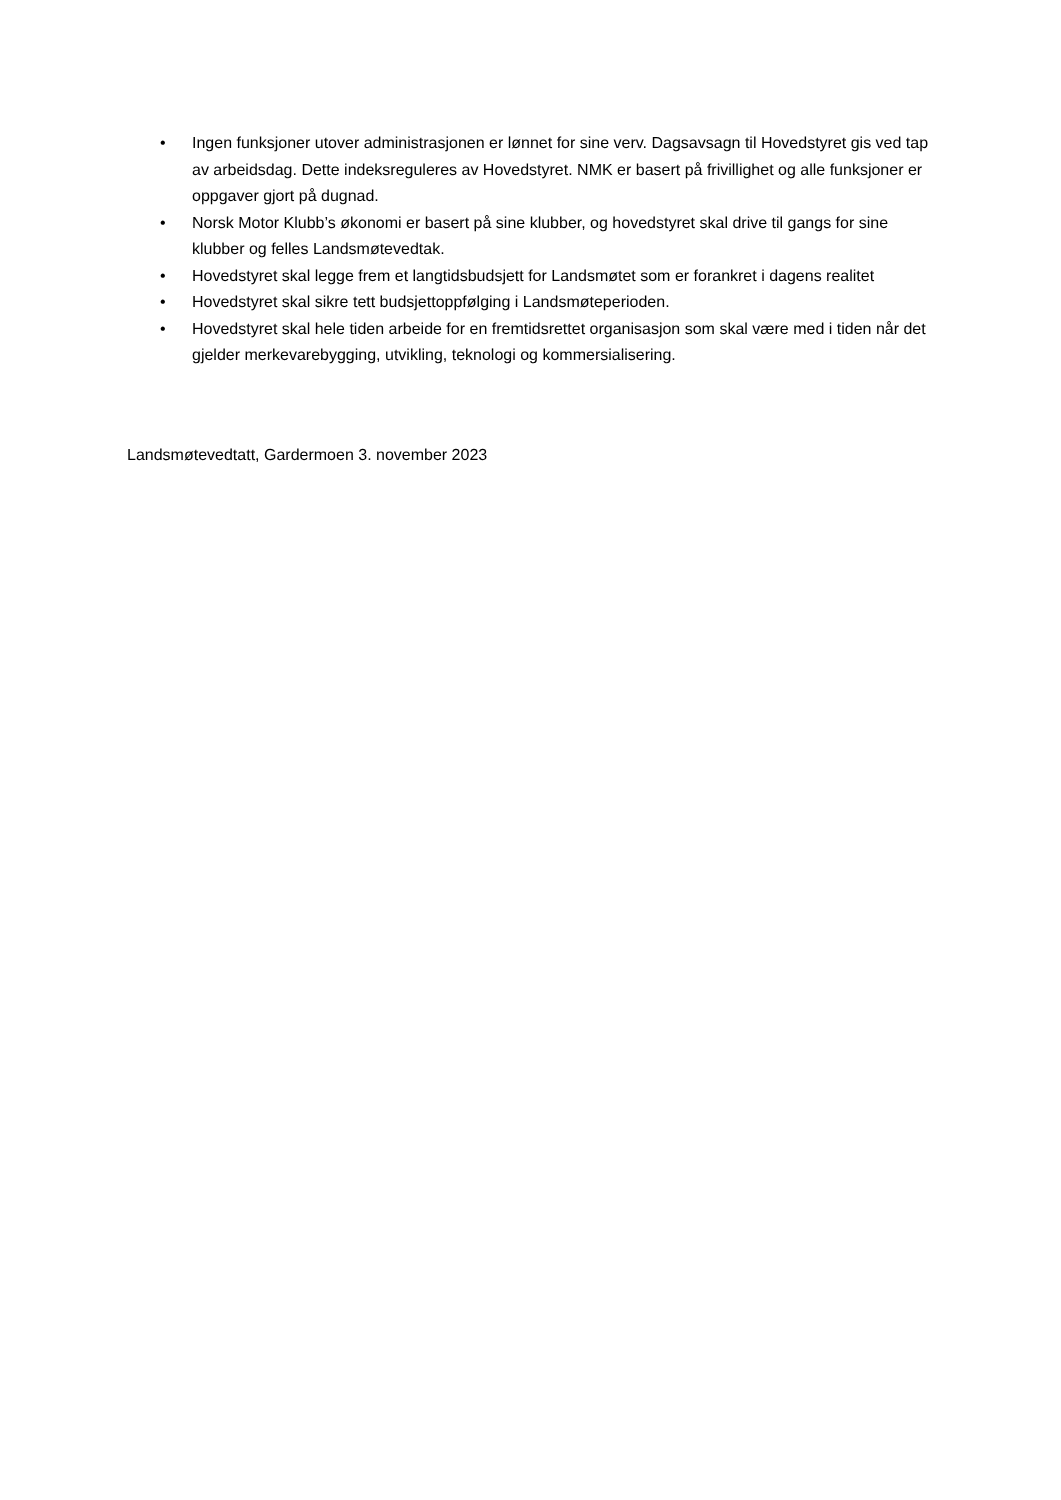• Ingen funksjoner utover administrasjonen er lønnet for sine verv. Dagsavsagn til Hovedstyret gis ved tap av arbeidsdag. Dette indeksreguleres av Hovedstyret. NMK er basert på frivillighet og alle funksjoner er oppgaver gjort på dugnad.
• Norsk Motor Klubb’s økonomi er basert på sine klubber, og hovedstyret skal drive til gangs for sine klubber og felles Landsmøtevedtak.
• Hovedstyret skal legge frem et langtidsbudsjett for Landsmøtet som er forankret i dagens realitet
• Hovedstyret skal sikre tett budsjettoppfølging i Landsmøteperioden.
• Hovedstyret skal hele tiden arbeide for en fremtidsrettet organisasjon som skal være med i tiden når det gjelder merkevarebygging, utvikling, teknologi og kommersialisering.
Landsmøtevedtatt, Gardermoen 3. november 2023